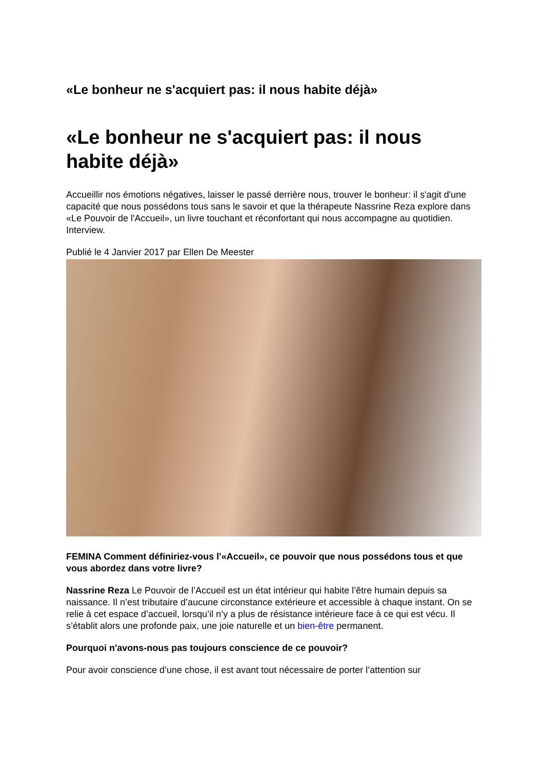«Le bonheur ne s'acquiert pas: il nous habite déjà»
«Le bonheur ne s'acquiert pas: il nous habite déjà»
Accueillir nos émotions négatives, laisser le passé derrière nous, trouver le bonheur: il s'agit d'une capacité que nous possédons tous sans le savoir et que la thérapeute Nassrine Reza explore dans «Le Pouvoir de l'Accueil», un livre touchant et réconfortant qui nous accompagne au quotidien. Interview.
Publié le 4 Janvier 2017 par Ellen De Meester
FEMINA Comment définiriez-vous l'«Accueil», ce pouvoir que nous possédons tous et que vous abordez dans votre livre?
Nassrine Reza Le Pouvoir de l’Accueil est un état intérieur qui habite l’être humain depuis sa naissance. Il n’est tributaire d’aucune circonstance extérieure et accessible à chaque instant. On se relie à cet espace d’accueil, lorsqu’il n’y a plus de résistance intérieure face à ce qui est vécu. Il s’établit alors une profonde paix, une joie naturelle et un bien-être permanent.
Pourquoi n'avons-nous pas toujours conscience de ce pouvoir?
Pour avoir conscience d’une chose, il est avant tout nécessaire de porter l’attention sur